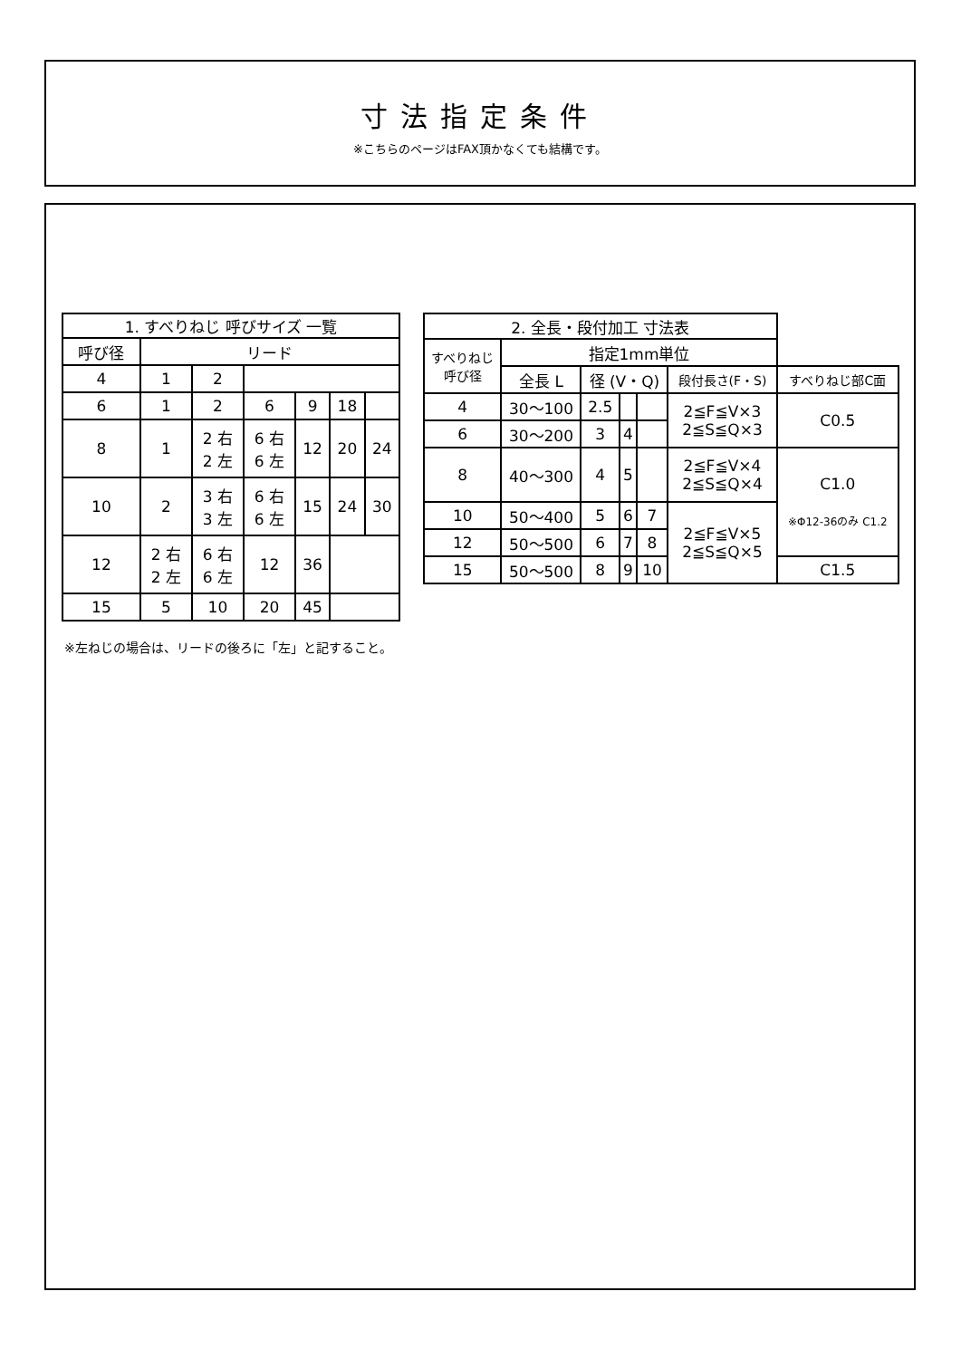寸法指定条件
※こちらのページはFAX頂かなくても結構です。
| 1. すべりねじ 呼びサイズ 一覧 | | | | | | |
| --- | --- | --- | --- | --- | --- | --- |
| 呼び径 | リード | | | | | |
| 4 | 1 | 2 | | | | |
| 6 | 1 | 2 | 6 | 9 | 18 | |
| 8 | 1 | 2 右 2 左 | 6 右 6 左 | 12 | 20 | 24 |
| 10 | 2 | 3 右 3 左 | 6 右 6 左 | 15 | 24 | 30 |
| 12 | 2 右 2 左 | 6 右 6 左 | 12 | 36 | | |
| 15 | 5 | 10 | 20 | 45 | | |
※左ねじの場合は、リードの後ろに「左」と記すること。
| 2. 全長・段付加工 寸法表 | | | | | | |
| すべりねじ 呼び径 | 指定1mm単位 | | | | | |
| | 全長 L | 径 (V・Q) | | | 段付長さ(F・S) | すべりねじ部C面 |
| 4 | 30～100 | 2.5 | | | 2≦F≦V×3 2≦S≦Q×3 | C0.5 |
| 6 | 30～200 | 3 | 4 | | | |
| 8 | 40～300 | 4 | 5 | | 2≦F≦V×4 2≦S≦Q×4 | C1.0 ※Φ12-36のみ C1.2 |
| 10 | 50～400 | 5 | 6 | 7 | 2≦F≦V×5 2≦S≦Q×5 | |
| 12 | 50～500 | 6 | 7 | 8 | | |
| 15 | 50～500 | 8 | 9 | 10 | | C1.5 |